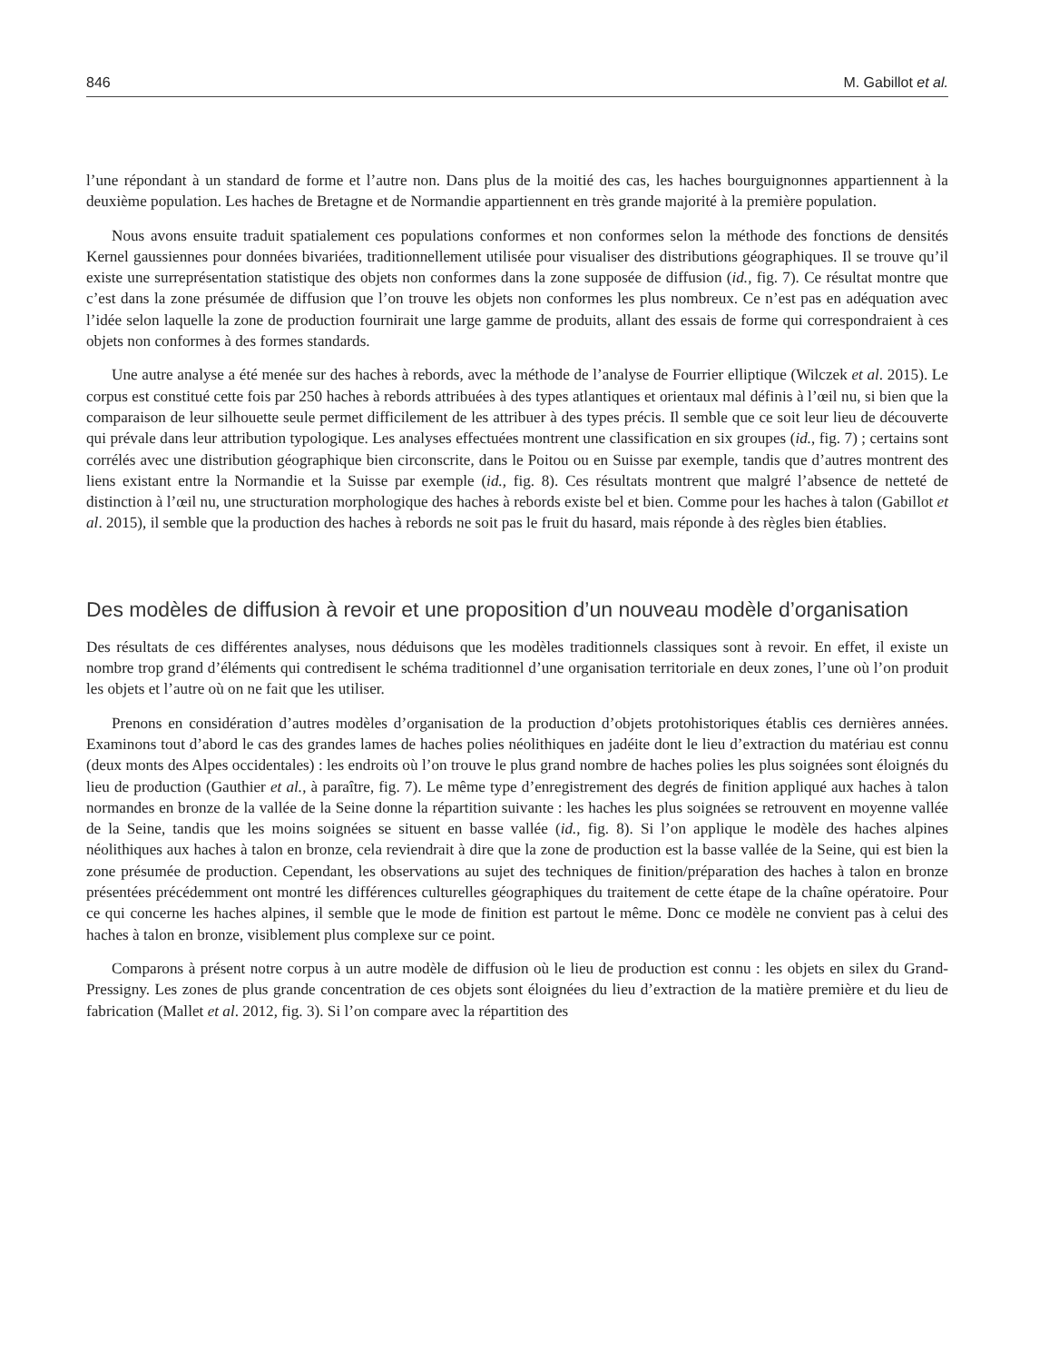846 M. Gabillot et al.
l’une répondant à un standard de forme et l’autre non. Dans plus de la moitié des cas, les haches bourguignonnes appartiennent à la deuxième population. Les haches de Bretagne et de Normandie appartiennent en très grande majorité à la première population.
Nous avons ensuite traduit spatialement ces populations conformes et non conformes selon la méthode des fonctions de densités Kernel gaussiennes pour données bivariées, traditionnellement utilisée pour visualiser des distributions géographiques. Il se trouve qu’il existe une surreprésentation statistique des objets non conformes dans la zone supposée de diffusion (id., fig. 7). Ce résultat montre que c’est dans la zone présumée de diffusion que l’on trouve les objets non conformes les plus nombreux. Ce n’est pas en adéquation avec l’idée selon laquelle la zone de production fournirait une large gamme de produits, allant des essais de forme qui correspondraient à ces objets non conformes à des formes standards.
Une autre analyse a été menée sur des haches à rebords, avec la méthode de l’analyse de Fourrier elliptique (Wilczek et al. 2015). Le corpus est constitué cette fois par 250 haches à rebords attribuées à des types atlantiques et orientaux mal définis à l’œil nu, si bien que la comparaison de leur silhouette seule permet difficilement de les attribuer à des types précis. Il semble que ce soit leur lieu de découverte qui prévale dans leur attribution typologique. Les analyses effectuées montrent une classification en six groupes (id., fig. 7) ; certains sont corrélés avec une distribution géographique bien circonscrite, dans le Poitou ou en Suisse par exemple, tandis que d’autres montrent des liens existant entre la Normandie et la Suisse par exemple (id., fig. 8). Ces résultats montrent que malgré l’absence de netteté de distinction à l’œil nu, une structuration morphologique des haches à rebords existe bel et bien. Comme pour les haches à talon (Gabillot et al. 2015), il semble que la production des haches à rebords ne soit pas le fruit du hasard, mais réponde à des règles bien établies.
Des modèles de diffusion à revoir et une proposition d’un nouveau modèle d’organisation
Des résultats de ces différentes analyses, nous déduisons que les modèles traditionnels classiques sont à revoir. En effet, il existe un nombre trop grand d’éléments qui contredisent le schéma traditionnel d’une organisation territoriale en deux zones, l’une où l’on produit les objets et l’autre où on ne fait que les utiliser.
Prenons en considération d’autres modèles d’organisation de la production d’objets protohistoriques établis ces dernières années. Examinons tout d’abord le cas des grandes lames de haches polies néolithiques en jadéite dont le lieu d’extraction du matériau est connu (deux monts des Alpes occidentales) : les endroits où l’on trouve le plus grand nombre de haches polies les plus soignées sont éloignés du lieu de production (Gauthier et al., à paraître, fig. 7). Le même type d’enregistrement des degrés de finition appliqué aux haches à talon normandes en bronze de la vallée de la Seine donne la répartition suivante : les haches les plus soignées se retrouvent en moyenne vallée de la Seine, tandis que les moins soignées se situent en basse vallée (id., fig. 8). Si l’on applique le modèle des haches alpines néolithiques aux haches à talon en bronze, cela reviendrait à dire que la zone de production est la basse vallée de la Seine, qui est bien la zone présumée de production. Cependant, les observations au sujet des techniques de finition/préparation des haches à talon en bronze présentées précédemment ont montré les différences culturelles géographiques du traitement de cette étape de la chaîne opératoire. Pour ce qui concerne les haches alpines, il semble que le mode de finition est partout le même. Donc ce modèle ne convient pas à celui des haches à talon en bronze, visiblement plus complexe sur ce point.
Comparons à présent notre corpus à un autre modèle de diffusion où le lieu de production est connu : les objets en silex du Grand-Pressigny. Les zones de plus grande concentration de ces objets sont éloignées du lieu d’extraction de la matière première et du lieu de fabrication (Mallet et al. 2012, fig. 3). Si l’on compare avec la répartition des